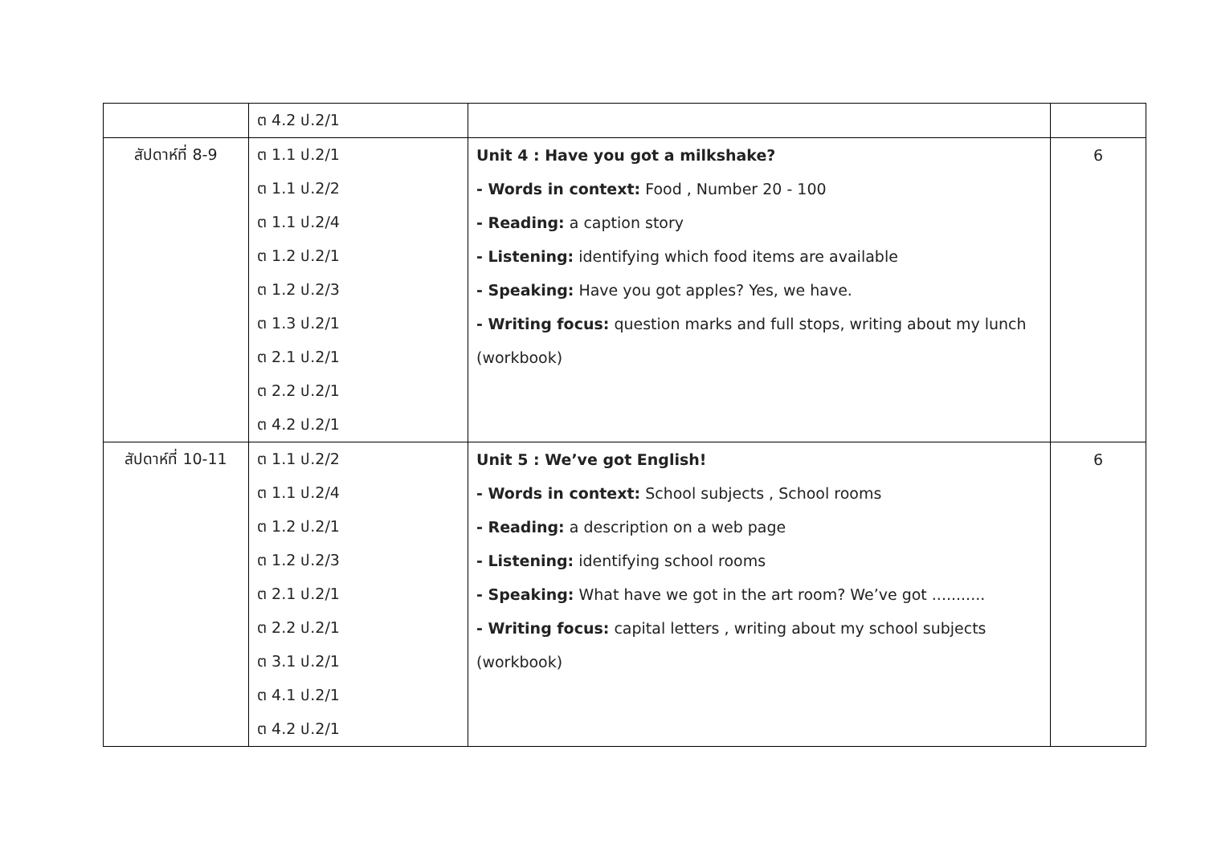| | ต 4.2 ป.2/1 | | |
| สัปดาห์ที่ 8-9 | ต 1.1 ป.2/1 | Unit 4 : Have you got a milkshake? | 6 |
| | ต 1.1 ป.2/2 | - Words in context: Food , Number 20 - 100 | |
| | ต 1.1 ป.2/4 | - Reading: a caption story | |
| | ต 1.2 ป.2/1 | - Listening: identifying which food items are available | |
| | ต 1.2 ป.2/3 | - Speaking: Have you got apples? Yes, we have. | |
| | ต 1.3 ป.2/1 | - Writing focus: question marks and full stops, writing about my lunch | |
| | ต 2.1 ป.2/1 | (workbook) | |
| | ต 2.2 ป.2/1 | | |
| | ต 4.2 ป.2/1 | | |
| สัปดาห์ที่ 10-11 | ต 1.1 ป.2/2 | Unit 5 : We’ve got English! | 6 |
| | ต 1.1 ป.2/4 | - Words in context: School subjects , School rooms | |
| | ต 1.2 ป.2/1 | - Reading: a description on a web page | |
| | ต 1.2 ป.2/3 | - Listening: identifying school rooms | |
| | ต 2.1 ป.2/1 | - Speaking: What have we got in the art room? We’ve got ........... | |
| | ต 2.2 ป.2/1 | - Writing focus: capital letters , writing about my school subjects | |
| | ต 3.1 ป.2/1 | (workbook) | |
| | ต 4.1 ป.2/1 | | |
| | ต 4.2 ป.2/1 | | |